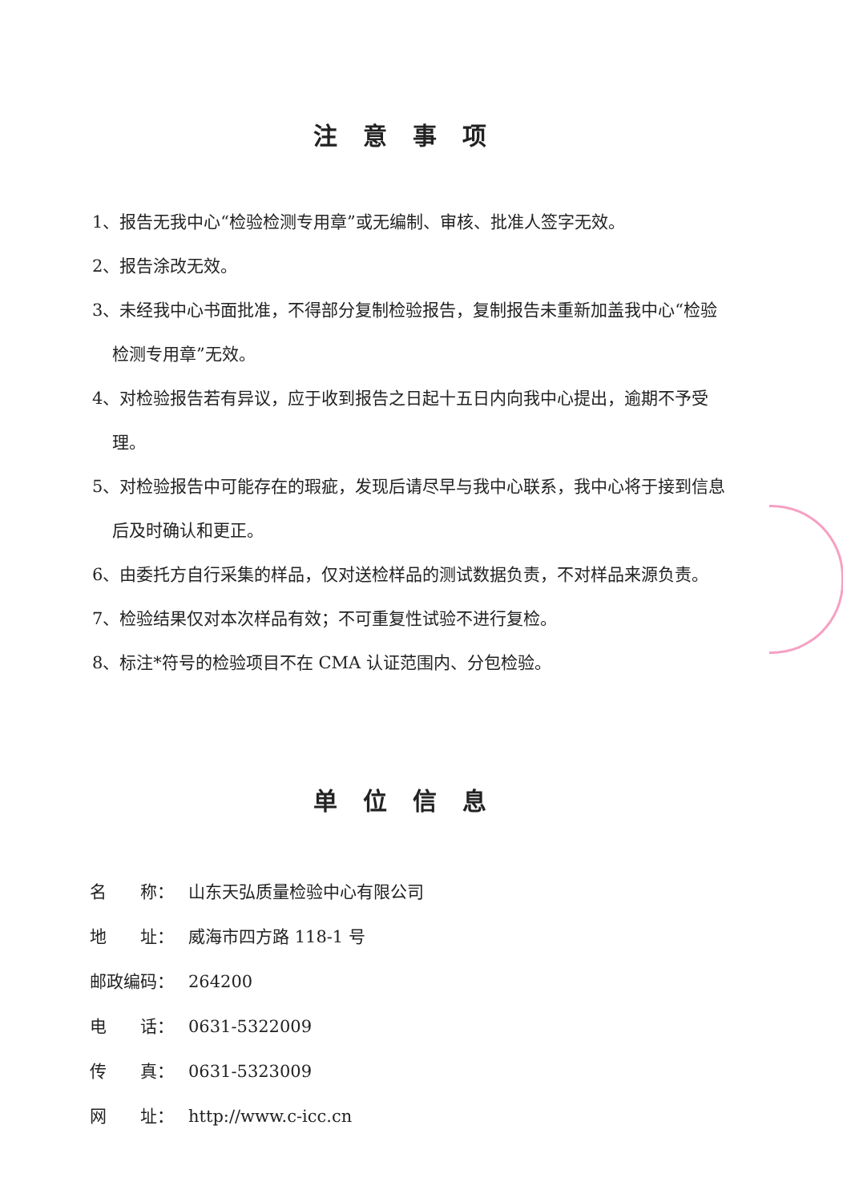注意事项
1、报告无我中心“检验检测专用章”或无编制、审核、批准人签字无效。
2、报告涂改无效。
3、未经我中心书面批准，不得部分复制检验报告，复制报告未重新加盖我中心“检验检测专用章”无效。
4、对检验报告若有异议，应于收到报告之日起十五日内向我中心提出，逾期不予受理。
5、对检验报告中可能存在的瑕疵，发现后请尽早与我中心联系，我中心将于接到信息后及时确认和更正。
6、由委托方自行采集的样品，仅对送检样品的测试数据负责，不对样品来源负责。
7、检验结果仅对本次样品有效；不可重复性试验不进行复检。
8、标注*符号的检验项目不在 CMA 认证范围内、分包检验。
单位信息
名　　称： 山东天弘质量检验中心有限公司
地　　址： 威海市四方路 118-1 号
邮政编码： 264200
电　　话： 0631-5322009
传　　真： 0631-5323009
网　　址： http://www.c-icc.cn